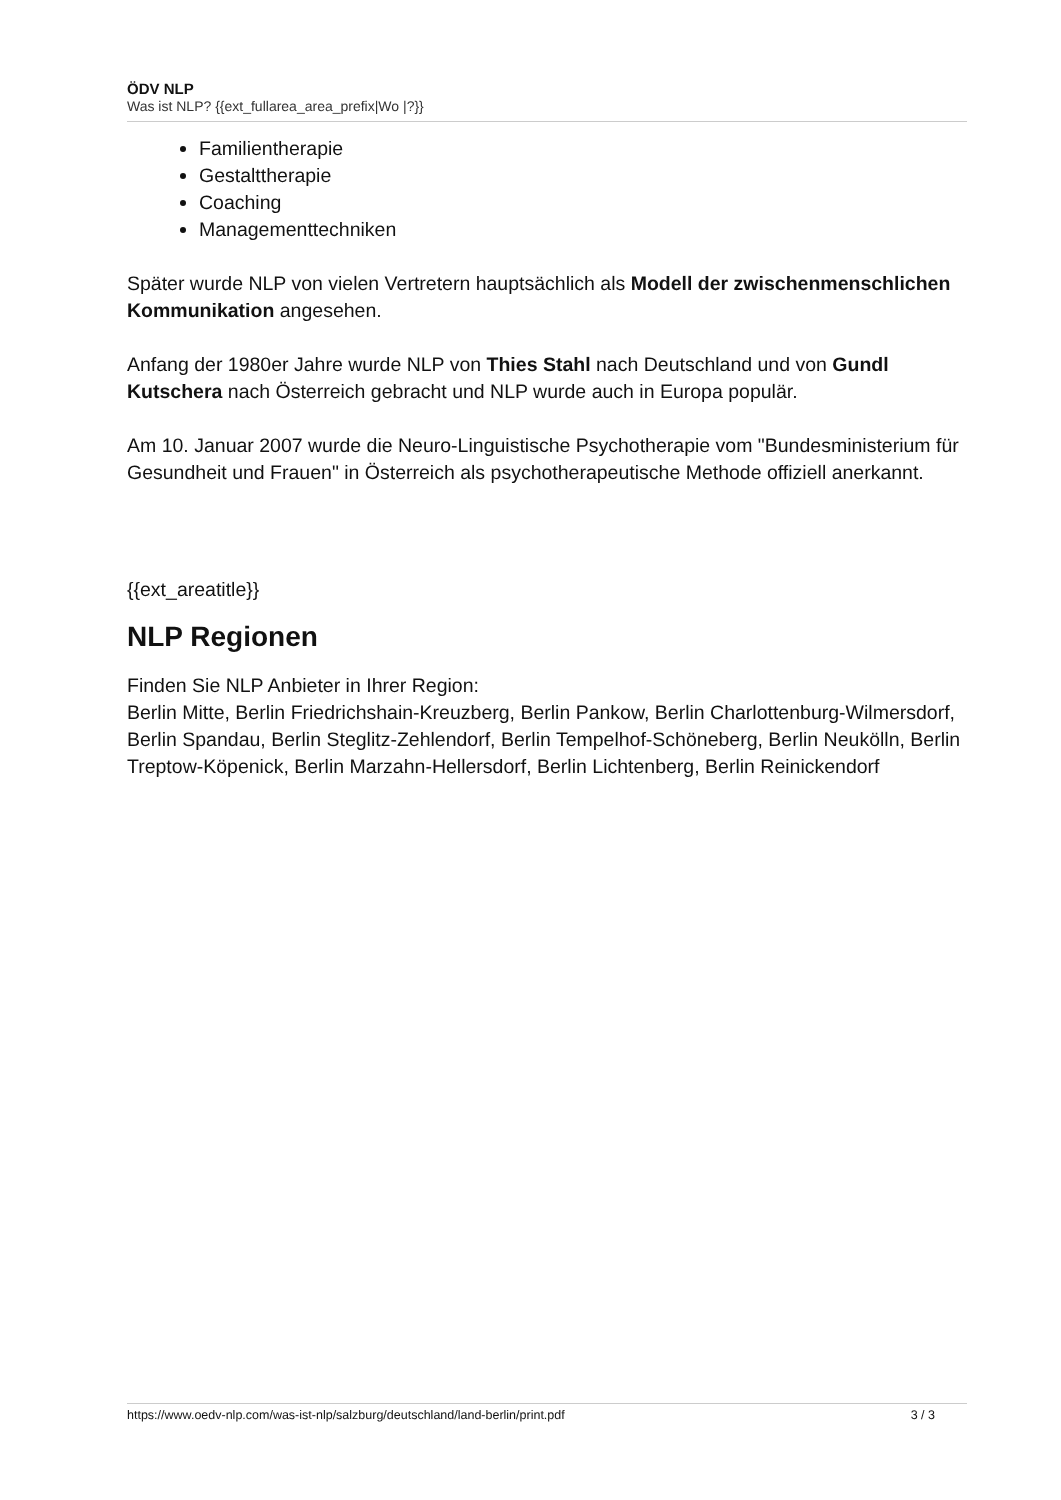ÖDV NLP
Was ist NLP? {{ext_fullarea_area_prefix|Wo |?}}
Familientherapie
Gestalttherapie
Coaching
Managementtechniken
Später wurde NLP von vielen Vertretern hauptsächlich als Modell der zwischenmenschlichen Kommunikation angesehen.
Anfang der 1980er Jahre wurde NLP von Thies Stahl nach Deutschland und von Gundl Kutschera nach Österreich gebracht und NLP wurde auch in Europa populär.
Am 10. Januar 2007 wurde die Neuro-Linguistische Psychotherapie vom "Bundesministerium für Gesundheit und Frauen" in Österreich als psychotherapeutische Methode offiziell anerkannt.
{{ext_areatitle}}
NLP Regionen
Finden Sie NLP Anbieter in Ihrer Region:
Berlin Mitte, Berlin Friedrichshain-Kreuzberg, Berlin Pankow, Berlin Charlottenburg-Wilmersdorf, Berlin Spandau, Berlin Steglitz-Zehlendorf, Berlin Tempelhof-Schöneberg, Berlin Neukölln, Berlin Treptow-Köpenick, Berlin Marzahn-Hellersdorf, Berlin Lichtenberg, Berlin Reinickendorf
https://www.oedv-nlp.com/was-ist-nlp/salzburg/deutschland/land-berlin/print.pdf 3 / 3